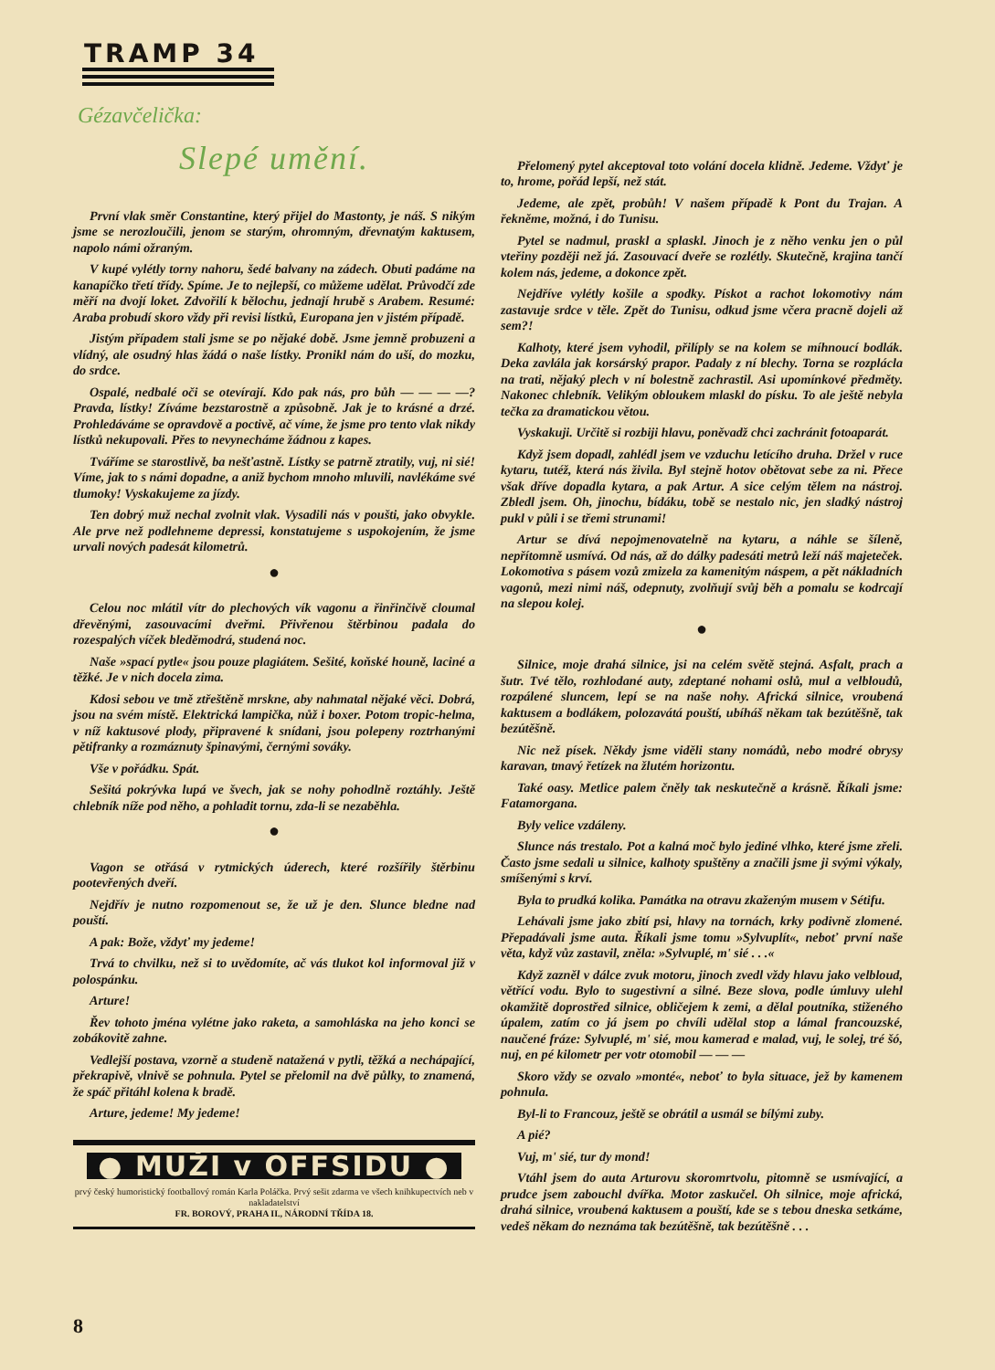TRAMP 34
Gézavčelička:
Slepé umění.
První vlak směr Constantine, který přijel do Mastonty, je náš. S nikým jsme se nerozloučili, jenom se starým, ohromným, dřevnatým kaktusem, napolo námi ožraným.
V kupé vylétly torny nahoru, šedé balvany na zádech. Obuti padáme na kanapíčko třetí třídy. Spíme. Je to nejlepší, co můžeme udělat. Průvodčí zde měří na dvojí loket. Zdvořilí k bělochu, jednají hrubě s Arabem. Resumé: Araba probudí skoro vždy při revisi lístků, Europana jen v jistém případě.
Jistým případem stali jsme se po nějaké době. Jsme jemně probuzeni a vlídný, ale osudný hlas žádá o naše lístky. Pronikl nám do uší, do mozku, do srdce.
Ospalé, nedbalé oči se otevírají. Kdo pak nás, pro bůh — — — —? Pravda, lístky! Zíváme bezstarostně a způsobně. Jak je to krásné a drzé. Prohledáváme se opravdově a poctivě, ač víme, že jsme pro tento vlak nikdy lístků nekupovali. Přes to nevynecháme žádnou z kapes.
Tváříme se starostlivě, ba nešťastně. Lístky se patrně ztratily, vuj, ni sié! Víme, jak to s námi dopadne, a aniž bychom mnoho mluvili, navlékáme své tlumoky! Vyskakujeme za jízdy.
Ten dobrý muž nechal zvolnit vlak. Vysadili nás v poušti, jako obvykle. Ale prve než podlehneme depressi, konstatujeme s uspokojením, že jsme urvali nových padesát kilometrů.
●
Celou noc mlátil vítr do plechových vík vagonu a řinřinčivě cloumal dřevěnými, zasouvacími dveřmi. Přivřenou štěrbinou padala do rozespalých víček bleděmodrá, studená noc.
Naše »spací pytle« jsou pouze plagiátem. Sešité, koňské houně, laciné a těžké. Je v nich docela zima.
Kdosi sebou ve tmě ztřeštěně mrskne, aby nahmatal nějaké věci. Dobrá, jsou na svém místě. Elektrická lampička, nůž i boxer. Potom tropic-helma, v níž kaktusové plody, připravené k snídani, jsou polepeny roztrhanými pětifranky a rozmáznuty špinavými, černými sováky.
Vše v pořádku. Spát.
Sešitá pokrývka lupá ve švech, jak se nohy pohodlně roztáhly. Ještě chlebník níže pod něho, a pohladit tornu, zda-li se nezaběhla.
●
Vagon se otřásá v rytmických úderech, které rozšířily štěrbinu pootevřených dveří.
Nejdřív je nutno rozpomenout se, že už je den. Slunce bledne nad pouští.
A pak: Bože, vždyť my jedeme!
Trvá to chvilku, než si to uvědomíte, ač vás tlukot kol informoval již v polospánku.
Arture!
Řev tohoto jména vylétne jako raketa, a samohláska na jeho konci se zobákovitě zahne.
Vedlejší postava, vzorně a studeně natažená v pytli, těžká a nechápající, překrapivě, vlnivě se pohnula. Pytel se přelomil na dvě půlky, to znamená, že spáč přitáhl kolena k bradě.
Arture, jedeme! My jedeme!
● MUŽI v OFFSIDU ●
prvý český humoristický footballový román Karla Poláčka. Prvý sešit zdarma ve všech knihkupectvích neb v nakladatelství
FR. BOROVÝ, PRAHA II., NÁRODNÍ TŘÍDA 18.
Přelomený pytel akceptoval toto volání docela klidně. Jedeme. Vždyť je to, hrome, pořád lepší, než stát.
Jedeme, ale zpět, probůh! V našem případě k Pont du Trajan. A řekněme, možná, i do Tunisu.
Pytel se nadmul, praskl a splaskl. Jinoch je z něho venku jen o půl vteřiny později než já. Zasouvací dveře se rozlétly. Skutečně, krajina tančí kolem nás, jedeme, a dokonce zpět.
Nejdříve vylétly košile a spodky. Pískot a rachot lokomotivy nám zastavuje srdce v těle. Zpět do Tunisu, odkud jsme včera pracně dojeli až sem?!
Kalhoty, které jsem vyhodil, přilíply se na kolem se míhnoucí bodlák. Deka zavlála jak korsárský prapor. Padaly z ní blechy. Torna se rozplácla na trati, nějaký plech v ní bolestně zachrastil. Asi upomínkové předměty. Nakonec chlebník. Velikým obloukem mlaskl do písku. To ale ještě nebyla tečka za dramatickou větou.
Vyskakuji. Určitě si rozbiji hlavu, poněvadž chci zachránit fotoaparát.
Když jsem dopadl, zahlédl jsem ve vzduchu letícího druha. Držel v ruce kytaru, tutéž, která nás živila. Byl stejně hotov obětovat sebe za ni. Přece však dříve dopadla kytara, a pak Artur. A sice celým tělem na nástroj. Zbledl jsem. Oh, jinochu, bídáku, tobě se nestalo nic, jen sladký nástroj pukl v půli i se třemi strunami!
Artur se dívá nepojmenovatelně na kytaru, a náhle se šíleně, nepřítomně usmívá. Od nás, až do dálky padesáti metrů leží náš majeteček. Lokomotiva s pásem vozů zmizela za kamenitým náspem, a pět nákladních vagonů, mezi nimi náš, odepnuty, zvolňují svůj běh a pomalu se kodrcají na slepou kolej.
●
Silnice, moje drahá silnice, jsi na celém světě stejná. Asfalt, prach a šutr. Tvé tělo, rozhlodané auty, zdeptané nohami oslů, mul a velbloudů, rozpálené sluncem, lepí se na naše nohy. Africká silnice, vroubená kaktusem a bodlákem, polozavátá pouští, ubíháš někam tak bezútěšně, tak bezútěšně.
Nic než písek. Někdy jsme viděli stany nomádů, nebo modré obrysy karavan, tmavý řetízek na žlutém horizontu.
Také oasy. Metlice palem čněly tak neskutečně a krásně. Říkali jsme: Fatamorgana.
Byly velice vzdáleny.
Slunce nás trestalo. Pot a kalná moč bylo jediné vlhko, které jsme zřeli. Často jsme sedali u silnice, kalhoty spuštěny a značili jsme ji svými výkaly, smíšenými s krví.
Byla to prudká kolika. Památka na otravu zkaženým musem v Sétifu.
Lehávali jsme jako zbití psi, hlavy na tornách, krky podivně zlomené. Přepadávali jsme auta. Říkali jsme tomu »Sylvuplít«, neboť první naše věta, když vůz zastavil, zněla: »Sylvuplé, m' sié . . .«
Když zazněl v dálce zvuk motoru, jinoch zvedl vždy hlavu jako velbloud, větřící vodu. Bylo to sugestivní a silné. Beze slova, podle úmluvy ulehl okamžitě doprostřed silnice, obličejem k zemi, a dělal poutníka, stiženého úpalem, zatím co já jsem po chvíli udělal stop a lámal francouzské, naučené fráze: Sylvuplé, m' sié, mou kamerad e malad, vuj, le solej, tré šó, nuj, en pé kilometr per votr otomobil — — —
Skoro vždy se ozvalo »monté«, neboť to byla situace, jež by kamenem pohnula.
Byl-li to Francouz, ještě se obrátil a usmál se bílými zuby.
A pié?
Vuj, m' sié, tur dy mond!
Vtáhl jsem do auta Arturovu skoromrtvolu, pitomně se usmívající, a prudce jsem zabouchl dvířka. Motor zaskučel. Oh silnice, moje africká, drahá silnice, vroubená kaktusem a pouští, kde se s tebou dneska setkáme, vedeš někam do neznáma tak bezútěšně, tak bezútěšně . . .
8